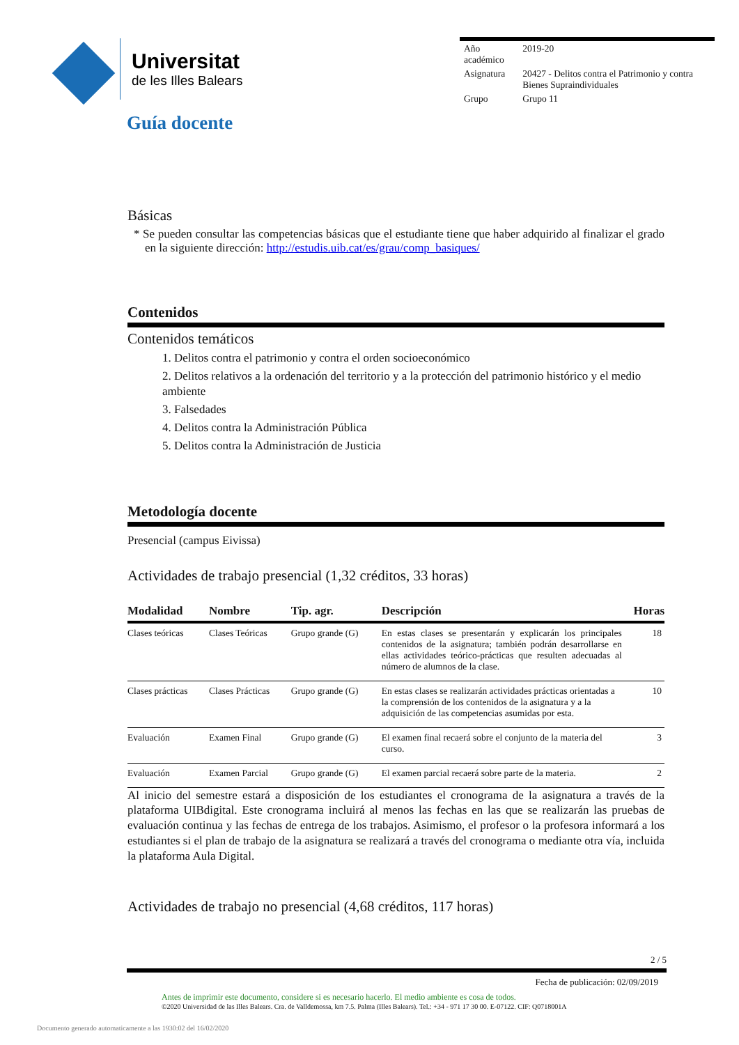Universitat
de les Illes Balears
| Año académico | 2019-20 |
| Asignatura | 20427 - Delitos contra el Patrimonio y contra Bienes Supraindividuales |
| Grupo | Grupo 11 |
Guía docente
Básicas
* Se pueden consultar las competencias básicas que el estudiante tiene que haber adquirido al finalizar el grado en la siguiente dirección: http://estudis.uib.cat/es/grau/comp_basiques/
Contenidos
Contenidos temáticos
1. Delitos contra el patrimonio y contra el orden socioeconómico
2. Delitos relativos a la ordenación del territorio y a la protección del patrimonio histórico y el medio ambiente
3. Falsedades
4. Delitos contra la Administración Pública
5. Delitos contra la Administración de Justicia
Metodología docente
Presencial (campus Eivissa)
Actividades de trabajo presencial (1,32 créditos, 33 horas)
| Modalidad | Nombre | Tip. agr. | Descripción | Horas |
| --- | --- | --- | --- | --- |
| Clases teóricas | Clases Teóricas | Grupo grande (G) | En estas clases se presentarán y explicarán los principales contenidos de la asignatura; también podrán desarrollarse en ellas actividades teórico-prácticas que resulten adecuadas al número de alumnos de la clase. | 18 |
| Clases prácticas | Clases Prácticas | Grupo grande (G) | En estas clases se realizarán actividades prácticas orientadas a la comprensión de los contenidos de la asignatura y a la adquisición de las competencias asumidas por esta. | 10 |
| Evaluación | Examen Final | Grupo grande (G) | El examen final recaerá sobre el conjunto de la materia del curso. | 3 |
| Evaluación | Examen Parcial | Grupo grande (G) | El examen parcial recaerá sobre parte de la materia. | 2 |
Al inicio del semestre estará a disposición de los estudiantes el cronograma de la asignatura a través de la plataforma UIBdigital. Este cronograma incluirá al menos las fechas en las que se realizarán las pruebas de evaluación continua y las fechas de entrega de los trabajos. Asimismo, el profesor o la profesora informará a los estudiantes si el plan de trabajo de la asignatura se realizará a través del cronograma o mediante otra vía, incluida la plataforma Aula Digital.
Actividades de trabajo no presencial (4,68 créditos, 117 horas)
2 / 5
Fecha de publicación: 02/09/2019
Antes de imprimir este documento, considere si es necesario hacerlo. El medio ambiente es cosa de todos.
©2020 Universidad de las Illes Balears. Cra. de Valldemossa, km 7.5. Palma (Illes Balears). Tel.: +34 - 971 17 30 00. E-07122. CIF: Q0718001A
Documento generado automaticamente a las 1930:02 del 16/02/2020